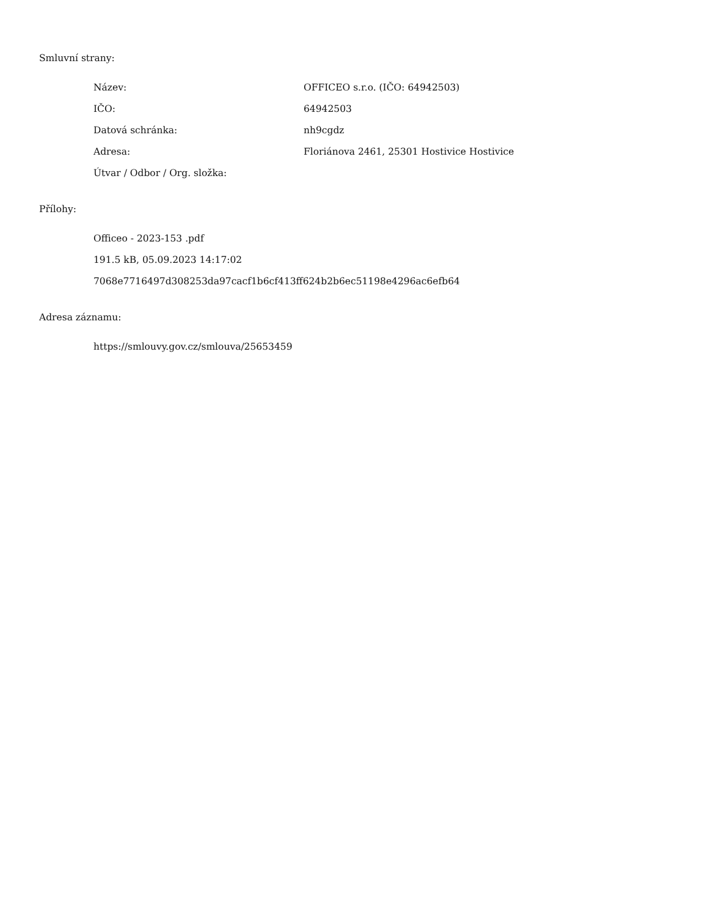Smluvní strany:
| Název: | OFFICEO s.r.o. (IČO: 64942503) |
| IČO: | 64942503 |
| Datová schránka: | nh9cgdz |
| Adresa: | Floriánova 2461, 25301 Hostivice Hostivice |
| Útvar / Odbor / Org. složka: | |
Přílohy:
Officeo - 2023-153 .pdf
191.5 kB, 05.09.2023 14:17:02
7068e7716497d308253da97cacf1b6cf413ff624b2b6ec51198e4296ac6efb64
Adresa záznamu:
https://smlouvy.gov.cz/smlouva/25653459